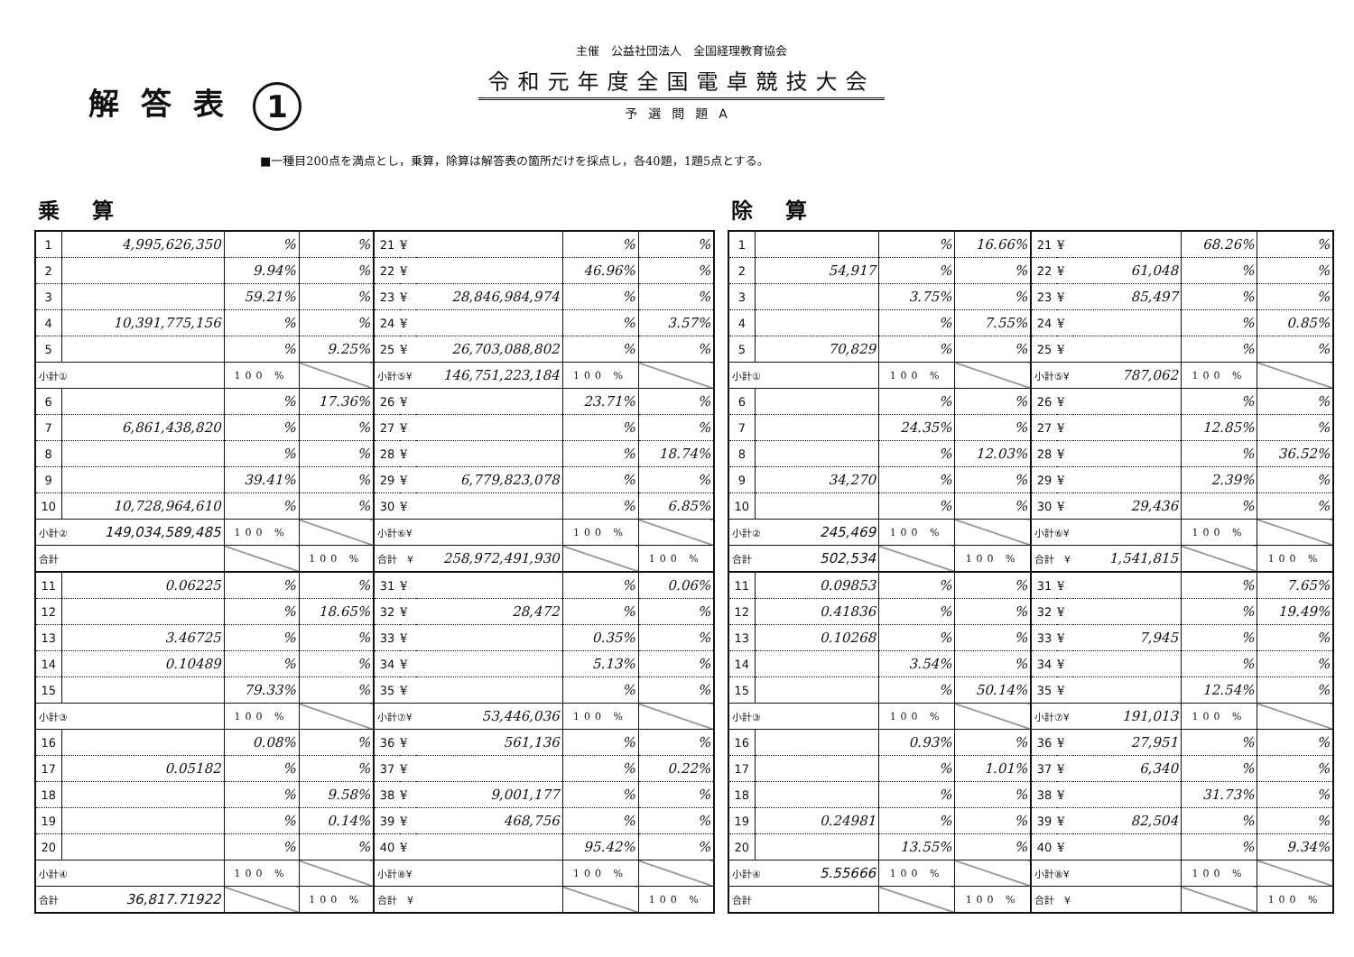解答表 1
主催　公益社団法人　全国経理教育協会
令和元年度全国電卓競技大会
予選問題A
■一種目200点を満点とし，乗算，除算は解答表の箇所だけを採点し，各40題，1題5点とする。
乗算
| 1 | 4,995,626,350 | % | % | 21 | ¥ | | % | % |
| 2 | | 9.94% | % | 22 | ¥ | | 46.96% | % |
| 3 | | 59.21% | % | 23 | ¥ | 28,846,984,974 | % | % |
| 4 | 10,391,775,156 | % | % | 24 | ¥ | | % | 3.57% |
| 5 | | % | 9.25% | 25 | ¥ | 26,703,088,802 | % | % |
| 小計① | | 100 % | | 小計⑤¥ | | 146,751,223,184 | 100 % | |
| 6 | | % | 17.36% | 26 | ¥ | | 23.71% | % |
| 7 | 6,861,438,820 | % | % | 27 | ¥ | | % | % |
| 8 | | % | % | 28 | ¥ | | % | 18.74% |
| 9 | | 39.41% | % | 29 | ¥ | 6,779,823,078 | % | % |
| 10 | 10,728,964,610 | % | % | 30 | ¥ | | % | 6.85% |
| 小計② 149,034,589,485 | | 100 % | | 小計⑥¥ | | | 100 % | |
| 合計 | | | 100 % | 合計 ¥ | | 258,972,491,930 | | 100 % |
| 11 | 0.06225 | % | % | 31 | ¥ | | % | 0.06% |
| 12 | | % | 18.65% | 32 | ¥ | 28,472 | % | % |
| 13 | 3.46725 | % | % | 33 | ¥ | | 0.35% | % |
| 14 | 0.10489 | % | % | 34 | ¥ | | 5.13% | % |
| 15 | | 79.33% | % | 35 | ¥ | | % | % |
| 小計③ | | 100 % | | 小計⑦¥ | | 53,446,036 | 100 % | |
| 16 | | 0.08% | % | 36 | ¥ | 561,136 | % | % |
| 17 | 0.05182 | % | % | 37 | ¥ | | % | 0.22% |
| 18 | | % | 9.58% | 38 | ¥ | 9,001,177 | % | % |
| 19 | | % | 0.14% | 39 | ¥ | 468,756 | % | % |
| 20 | | % | % | 40 | ¥ | | 95.42% | % |
| 小計④ | | 100 % | | 小計⑧¥ | | | 100 % | |
| 合計 36,817.71922 | | | 100 % | 合計 ¥ | | | | 100 % |
除算
| 1 | | % | 16.66% | 21 | ¥ | | 68.26% | % |
| 2 | 54,917 | % | % | 22 | ¥ | 61,048 | % | % |
| 3 | | 3.75% | % | 23 | ¥ | 85,497 | % | % |
| 4 | | % | 7.55% | 24 | ¥ | | % | 0.85% |
| 5 | 70,829 | % | % | 25 | ¥ | | % | % |
| 小計① | | 100 % | | 小計⑤¥ | | 787,062 | 100 % | |
| 6 | | % | % | 26 | ¥ | | % | % |
| 7 | | 24.35% | % | 27 | ¥ | | 12.85% | % |
| 8 | | % | 12.03% | 28 | ¥ | | % | 36.52% |
| 9 | 34,270 | % | % | 29 | ¥ | | 2.39% | % |
| 10 | | % | % | 30 | ¥ | 29,436 | % | % |
| 小計② 245,469 | | 100 % | | 小計⑥¥ | | | 100 % | |
| 合計 502,534 | | | 100 % | 合計 ¥ | | 1,541,815 | | 100 % |
| 11 | 0.09853 | % | % | 31 | ¥ | | % | 7.65% |
| 12 | 0.41836 | % | % | 32 | ¥ | | % | 19.49% |
| 13 | 0.10268 | % | % | 33 | ¥ | 7,945 | % | % |
| 14 | | 3.54% | % | 34 | ¥ | | % | % |
| 15 | | % | 50.14% | 35 | ¥ | | 12.54% | % |
| 小計③ | | 100 % | | 小計⑦¥ | | 191,013 | 100 % | |
| 16 | | 0.93% | % | 36 | ¥ | 27,951 | % | % |
| 17 | | % | 1.01% | 37 | ¥ | 6,340 | % | % |
| 18 | | % | % | 38 | ¥ | | 31.73% | % |
| 19 | 0.24981 | % | % | 39 | ¥ | 82,504 | % | % |
| 20 | | 13.55% | % | 40 | ¥ | | % | 9.34% |
| 小計④ 5.55666 | | 100 % | | 小計⑧¥ | | | 100 % | |
| 合計 | | | 100 % | 合計 ¥ | | | | 100 % |